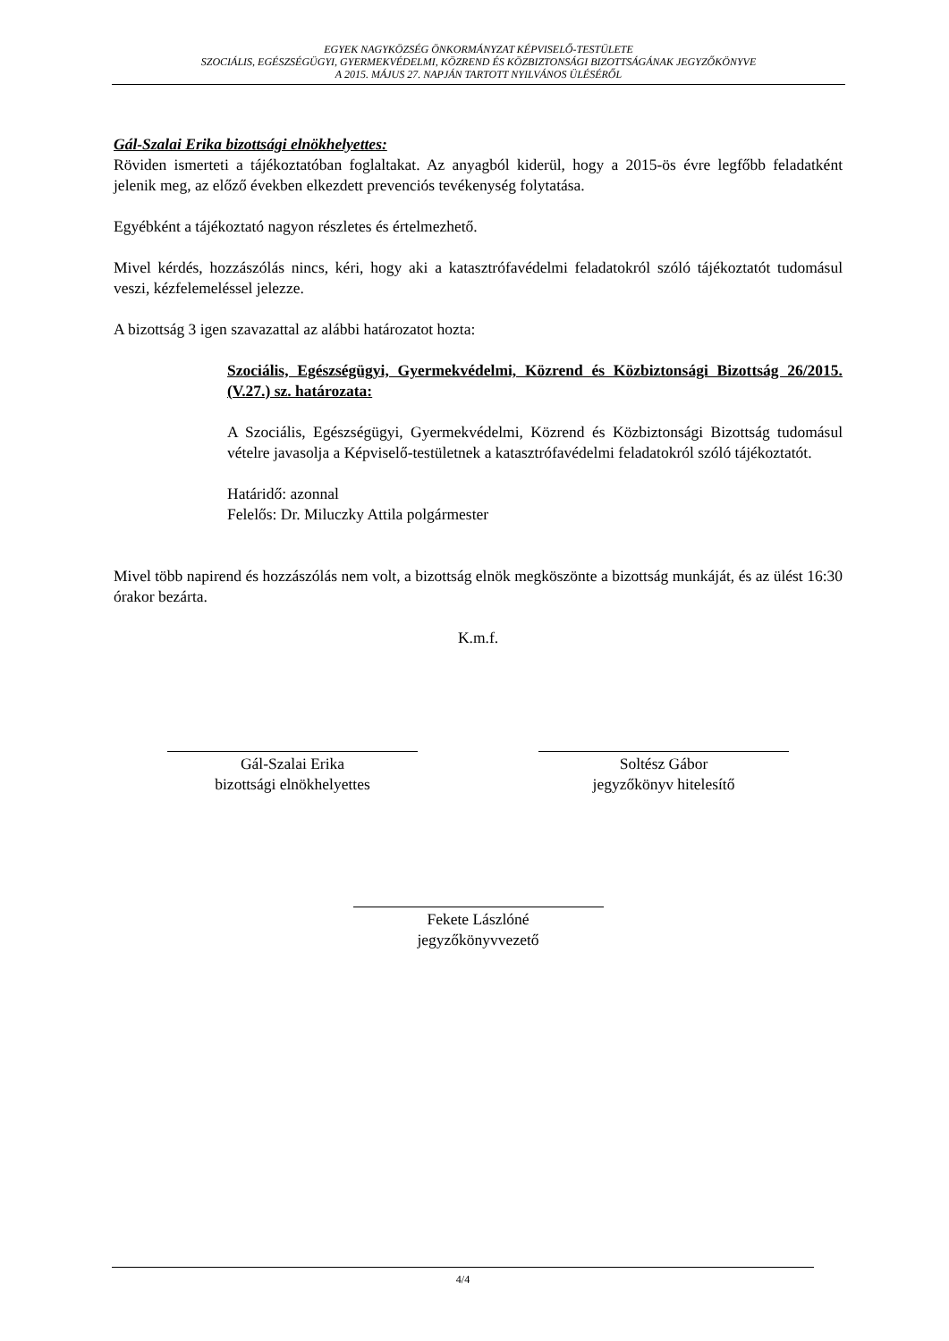EGYEK NAGYKÖZSÉG ÖNKORMÁNYZAT KÉPVISELŐ-TESTÜLETE
SZOCIÁLIS, EGÉSZSÉGÜGYI, GYERMEKVÉDELMI, KÖZREND ÉS KÖZBIZTONSÁGI BIZOTTSÁGÁNAK JEGYZŐKÖNYVE
A 2015. MÁJUS 27. NAPJÁN TARTOTT NYILVÁNOS ÜLÉSÉRŐL
Gál-Szalai Erika bizottsági elnökhelyettes:
Röviden ismerteti a tájékoztatóban foglaltakat. Az anyagból kiderül, hogy a 2015-ös évre legfőbb feladatként jelenik meg, az előző években elkezdett prevenciós tevékenység folytatása.
Egyébként a tájékoztató nagyon részletes és értelmezhető.
Mivel kérdés, hozzászólás nincs, kéri, hogy aki a katasztrófavédelmi feladatokról szóló tájékoztatót tudomásul veszi, kézfelemeléssel jelezze.
A bizottság 3 igen szavazattal az alábbi határozatot hozta:
Szociális, Egészségügyi, Gyermekvédelmi, Közrend és Közbiztonsági Bizottság 26/2015.(V.27.) sz. határozata:
A Szociális, Egészségügyi, Gyermekvédelmi, Közrend és Közbiztonsági Bizottság tudomásul vételre javasolja a Képviselő-testületnek a katasztrófavédelmi feladatokról szóló tájékoztatót.
Határidő: azonnal
Felelős: Dr. Miluczky Attila polgármester
Mivel több napirend és hozzászólás nem volt, a bizottság elnök megköszönte a bizottság munkáját, és az ülést 16:30 órakor bezárta.
K.m.f.
Gál-Szalai Erika
bizottsági elnökhelyettes
Soltész Gábor
jegyzőkönyv hitelesítő
Fekete Lászlóné
jegyzőkönyvvezető
4/4